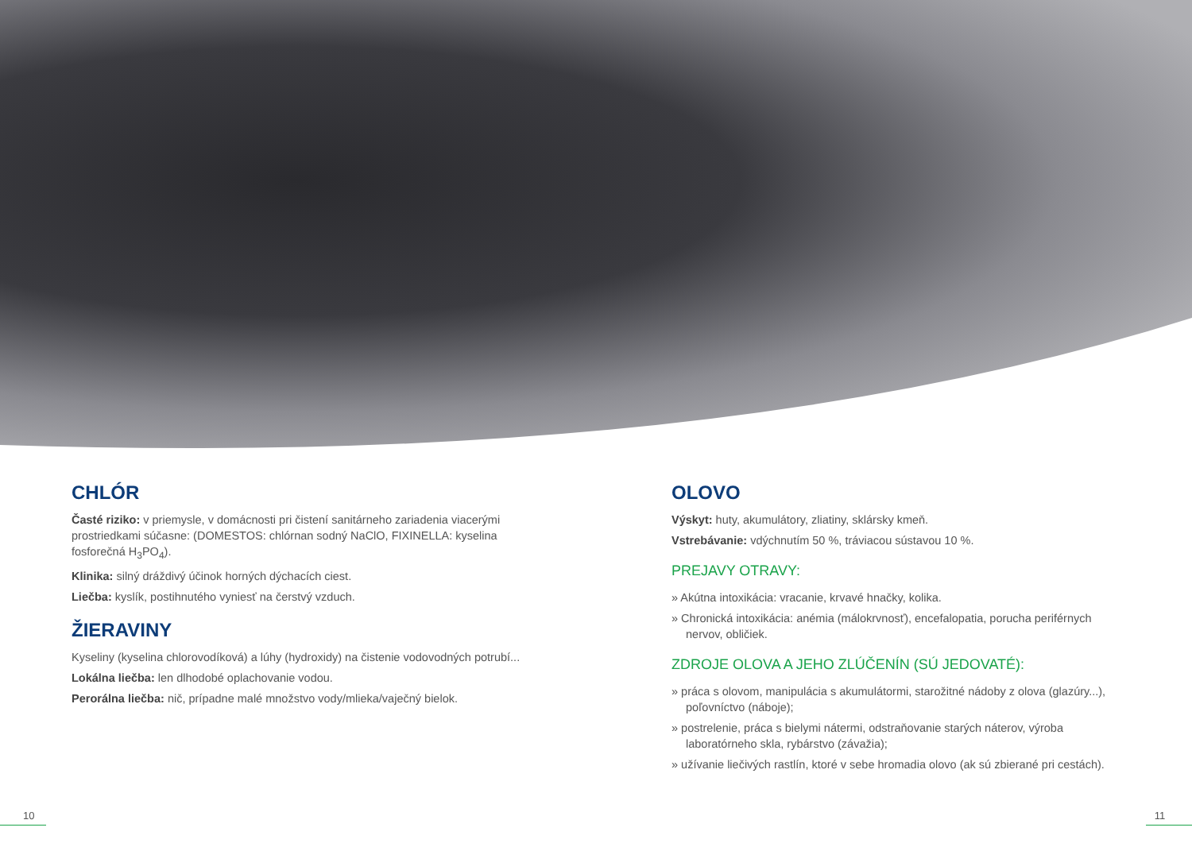CHLÓR
Časté riziko: v priemysle, v domácnosti pri čistení sanitárneho zariadenia viacerými prostriedkami súčasne: (DOMESTOS: chlórnan sodný NaClO, FIXINELLA: kyselina fosforečná H<sub>3</sub>PO<sub>4</sub>).
Klinika: silný dráždivý účinok horných dýchacích ciest.
Liečba: kyslík, postihnutého vyniesť na čerstvý vzduch.
ŽIERAVINY
Kyseliny (kyselina chlorovodíková) a lúhy (hydroxidy) na čistenie vodovodných potrubí...
Lokálna liečba: len dlhodobé oplachovanie vodou.
Perorálna liečba: nič, prípadne malé množstvo vody/mlieka/vaječný bielok.
OLOVO
Výskyt: huty, akumulátory, zliatiny, sklársky kmeň.
Vstrebávanie: vdýchnutím 50 %, tráviacou sústavou 10 %.
PREJAVY OTRAVY:
» Akútna intoxikácia: vracanie, krvavé hnačky, kolika.
» Chronická intoxikácia: anémia (málokrvnosť), encefalopatia, porucha periférnych nervov, obličiek.
ZDROJE OLOVA A JEHO ZLÚČENÍN (SÚ JEDOVATÉ):
» práca s olovom, manipulácia s akumulátormi, starožitné nádoby z olova (glazúry...), poľovníctvo (náboje);
» postrelenie, práca s bielymi nátermi, odstraňovanie starých náterov, výroba laboratórneho skla, rybárstvo (závažia);
» užívanie liečivých rastlín, ktoré v sebe hromadia olovo (ak sú zbierané pri cestách).
10 11